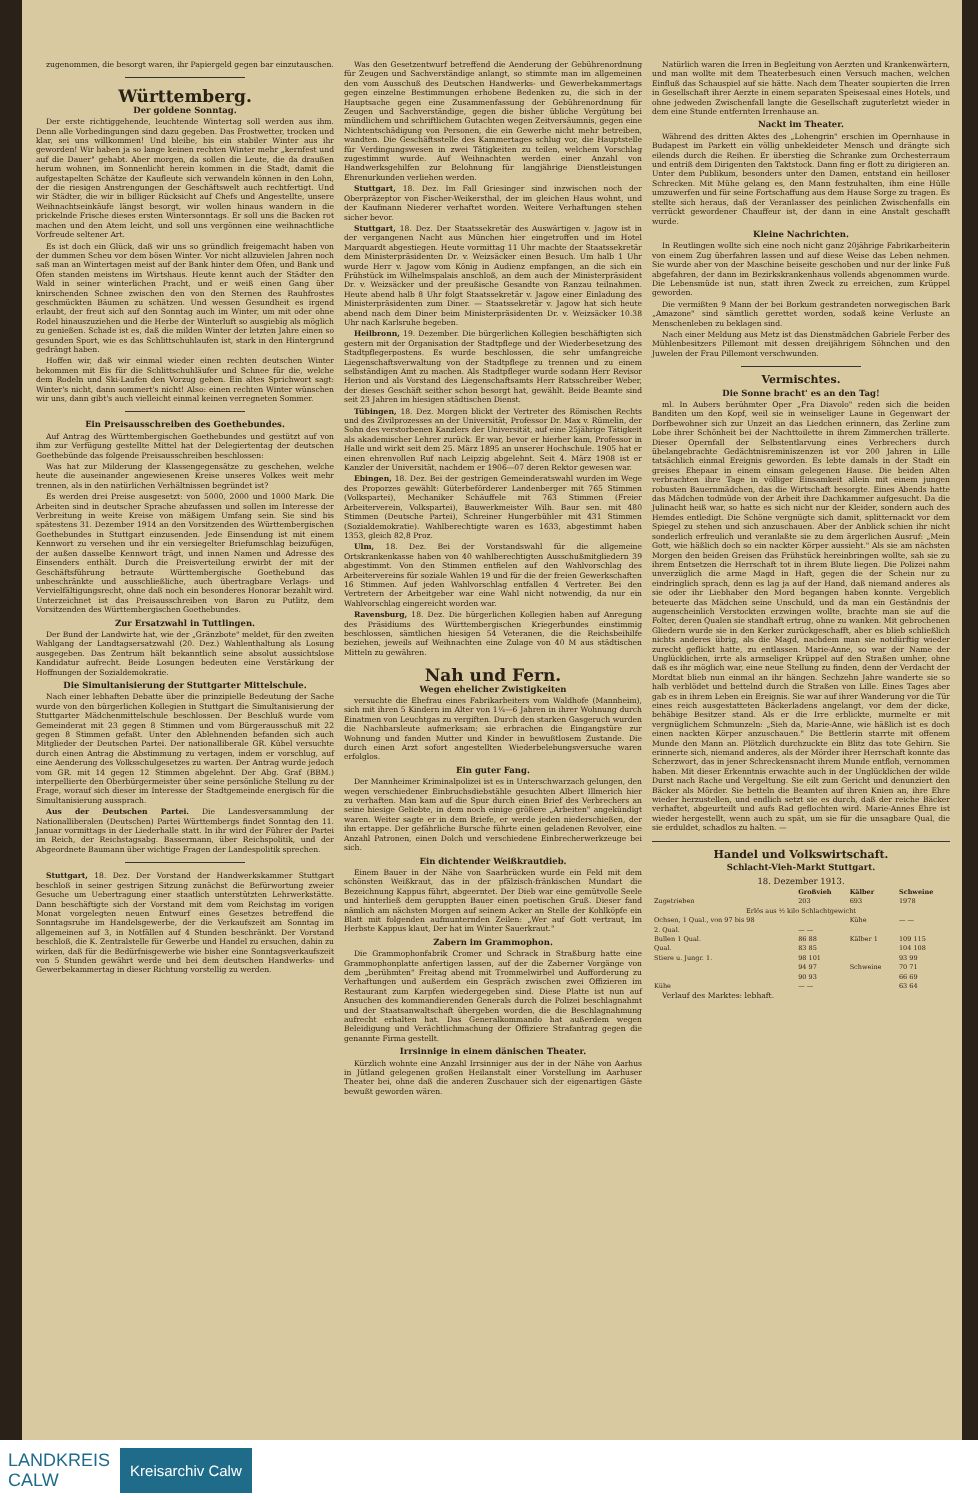zugenommen, die besorgt waren, ihr Papiergeld gegen bar einzutauschen.
Württemberg.
Der goldene Sonntag.
Der erste richtiggehende, leuchtende Wintertag soll werden aus ihm. Denn alle Vorbedingungen sind dazu gegeben. Das Frostwetter, trocken und klar, sei uns willkommen! Und bleibe, bis ein stabiler Winter aus ihr geworden! Wir haben ja so lange keinen rechten Winter mehr „kernfest und auf die Dauer" gehabt. Aber morgen, da sollen die Leute, die da draußen herum wohnen, im Sonnenlicht herein kommen in die Stadt, damit die aufgestapelten Schätze der Kaufleute sich verwandeln können in den Lohn, der die riesigen Anstrengungen der Geschäftswelt auch rechtfertigt. Und wir Städter, die wir in billiger Rücksicht auf Chefs und Angestellte, unsere Weihnachtseinkäufe längst besorgt, wir wollen hinaus wandern in die prickelnde Frische dieses ersten Wintersonntags. Er soll uns die Backen rot machen und den Atem leicht, und soll uns vergönnen eine weihnachtliche Vorfreude seltener Art.
Es ist doch ein Glück, daß wir uns so gründlich freigemacht haben von der dummen Scheu vor dem bösen Winter. Vor nicht allzuvielen Jahren noch saß man an Wintertagen meist auf der Bank hinter dem Ofen, und Bank und Ofen standen meistens im Wirtshaus. Heute kennt auch der Städter den Wald in seiner winterlichen Pracht, und er weiß einen Gang über knirschenden Schnee zwischen den von den Sternen des Rauhfrostes geschmückten Bäumen zu schätzen. Und wessen Gesundheit es irgend erlaubt, der freut sich auf den Sonntag auch im Winter, um mit oder ohne Rodel hinauszuziehen und die Herbe der Winterluft so ausgiebig als möglich zu genießen. Schade ist es, daß die milden Winter der letzten Jahre einen so gesunden Sport, wie es das Schlittschuhlaufen ist, stark in den Hintergrund gedrängt haben.
Hoffen wir, daß wir einmal wieder einen rechten deutschen Winter bekommen mit Eis für die Schlittschuhläufer und Schnee für die, welche dem Rodeln und Ski-Laufen den Vorzug geben. Ein altes Sprichwort sagt: Winter's nicht, dann sommert's nicht! Also: einen rechten Winter wünschen wir uns, dann gibt's auch vielleicht einmal keinen verregneten Sommer.
Ein Preisausschreiben des Goethebundes.
Auf Antrag des Württembergischen Goethebundes und gestützt auf von ihm zur Verfügung gestellte Mittel hat der Delegiertentag der deutschen Goethebünde das folgende Preisausschreiben beschlossen:
Was hat zur Milderung der Klassengegensätze zu geschehen, welche heute die auseinander angewiesenen Kreise unseres Volkes weit mehr trennen, als in den natürlichen Verhältnissen begründet ist?
Es werden drei Preise ausgesetzt: von 5000, 2000 und 1000 Mark. Die Arbeiten sind in deutscher Sprache abzufassen und sollen im Interesse der Verbreitung in weite Kreise von mäßigem Umfang sein. Sie sind bis spätestens 31. Dezember 1914 an den Vorsitzenden des Württembergischen Goethebundes in Stuttgart einzusenden. Jede Einsendung ist mit einem Kennwort zu versehen und ihr ein versiegelter Briefumschlag beizufügen, der außen dasselbe Kennwort trägt, und innen Namen und Adresse des Einsenders enthält. Durch die Preisverteilung erwirbt der mit der Geschäftsführung betraute Württembergische Goethebund das unbeschränkte und ausschließliche, auch übertragbare Verlags- und Vervielfältigungsrecht, ohne daß noch ein besonderes Honorar bezahlt wird. Unterzeichnet ist das Preisausschreiben von Baron zu Putlitz, dem Vorsitzenden des Württembergischen Goethebundes.
Zur Ersatzwahl in Tuttlingen.
Der Bund der Landwirte hat, wie der „Gränzbote" meldet, für den zweiten Wahlgang der Landtagsersatzwahl (20. Dez.) Wahlenthaltung als Losung ausgegeben. Das Zentrum hält bekanntlich seine absolut aussichtslose Kandidatur aufrecht. Beide Losungen bedeuten eine Verstärkung der Hoffnungen der Sozialdemokratie.
Die Simultanisierung der Stuttgarter Mittelschule.
Nach einer lebhaften Debatte über die prinzipielle Bedeutung der Sache wurde von den bürgerlichen Kollegien in Stuttgart die Simultanisierung der Stuttgarter Mädchenmittelschule beschlossen. Der Beschluß wurde vom Gemeinderat mit 23 gegen 8 Stimmen und vom Bürgerausschuß mit 22 gegen 8 Stimmen gefaßt. Unter den Ablehnenden befanden sich auch Mitglieder der Deutschen Partei. Der nationalliberale GR. Kübel versuchte durch einen Antrag die Abstimmung zu vertagen, indem er vorschlug, auf eine Aenderung des Volksschulgesetzes zu warten. Der Antrag wurde jedoch vom GR. mit 14 gegen 12 Stimmen abgelehnt. Der Abg. Graf (BBM.) interpellierte den Oberbürgermeister über seine persönliche Stellung zu der Frage, worauf sich dieser im Interesse der Stadtgemeinde energisch für die Simultanisierung aussprach.
Aus der Deutschen Partei. Die Landesversammlung der Nationalliberalen (Deutschen) Partei Württembergs findet Sonntag den 11. Januar vormittags in der Liederhalle statt. In ihr wird der Führer der Partei im Reich, der Reichstagsabg. Bassermann, über Reichspolitik, und der Abgeordnete Baumann über wichtige Fragen der Landespolitik sprechen.
Stuttgart, 18. Dez. Der Vorstand der Handwerkskammer Stuttgart beschloß in seiner gestrigen Sitzung zunächst die Befürwortung zweier Gesuche um Uebertragung einer staatlich unterstützten Lehrwerkstätte. Dann beschäftigte sich der Vorstand mit dem vom Reichstag im vorigen Monat vorgelegten neuen Entwurf eines Gesetzes betreffend die Sonntagsruhe im Handelsgewerbe, der die Verkaufszeit am Sonntag im allgemeinen auf 3, in Notfällen auf 4 Stunden beschränkt. Der Vorstand beschloß, die K. Zentralstelle für Gewerbe und Handel zu ersuchen, dahin zu wirken, daß für die Bedürfnisgewerbe wie bisher eine Sonntagsverkaufszeit von 5 Stunden gewährt werde und bei dem deutschen Handwerks- und Gewerbekammertag in dieser Richtung vorstellig zu werden.
Was den Gesetzentwurf betreffend die Aenderung der Gebührenordnung für Zeugen und Sachverständige anlangt, so stimmte man im allgemeinen den vom Ausschuß des Deutschen Handwerks- und Gewerbekammertags gegen einzelne Bestimmungen erhobene Bedenken zu, die sich in der Hauptsache gegen eine Zusammenfassung der Gebührenordnung für Zeugen und Sachverständige, gegen die bisher übliche Vergütung bei mündlichem und schriftlichem Gutachten wegen Zeitversäumnis, gegen eine Nichtentschädigung von Personen, die ein Gewerbe nicht mehr betreiben, wandten. Die Geschäftsstelle des Kammertages schlug vor, die Hauptstelle für Verdingungswesen in zwei Tätigkeiten zu teilen, welchem Vorschlag zugestimmt wurde. Auf Weihnachten werden einer Anzahl von Handwerksgehilfen zur Belohnung für langjährige Dienstleistungen Ehrenurkunden verliehen werden.
Stuttgart, 18. Dez. Im Fall Griesinger sind inzwischen noch der Oberpräzeptor von Fischer-Weikersthal, der im gleichen Haus wohnt, und der Kaufmann Niederer verhaftet worden. Weitere Verhaftungen stehen sicher bevor.
Stuttgart, 18. Dez. Der Staatssekretär des Auswärtigen v. Jagow ist in der vergangenen Nacht aus München hier eingetroffen und im Hotel Marquardt abgestiegen. Heute vormittag 11 Uhr machte der Staatssekretär dem Ministerpräsidenten Dr. v. Weizsäcker einen Besuch. Um halb 1 Uhr wurde Herr v. Jagow vom König in Audienz empfangen, an die sich ein Frühstück im Wilhelmspalais anschloß, an dem auch der Ministerpräsident Dr. v. Weizsäcker und der preußische Gesandte von Ranzau teilnahmen. Heute abend halb 8 Uhr folgt Staatssekretär v. Jagow einer Einladung des Ministerpräsidenten zum Diner. — Staatssekretär v. Jagow hat sich heute abend nach dem Diner beim Ministerpräsidenten Dr. v. Weizsäcker 10.38 Uhr nach Karlsruhe begeben.
Heilbronn, 19. Dezember. Die bürgerlichen Kollegien beschäftigten sich gestern mit der Organisation der Stadtpflege und der Wiederbesetzung des Stadtpflegerpostens. Es wurde beschlossen, die sehr umfangreiche Liegenschaftsverwaltung von der Stadtpflege zu trennen und zu einem selbständigen Amt zu machen. Als Stadtpfleger wurde sodann Herr Revisor Herion und als Vorstand des Liegenschaftsamts Herr Ratsschreiber Weber, der dieses Geschäft seither schon besorgt hat, gewählt. Beide Beamte sind seit 23 Jahren im hiesigen städtischen Dienst.
Tübingen, 18. Dez. Morgen blickt der Vertreter des Römischen Rechts und des Zivilprozesses an der Universität, Professor Dr. Max v. Rümelin, der Sohn des verstorbenen Kanzlers der Universität, auf eine 25jährige Tätigkeit als akademischer Lehrer zurück. Er war, bevor er hierher kam, Professor in Halle und wirkt seit dem 25. März 1895 an unserer Hochschule. 1905 hat er einen ehrenvollen Ruf nach Leipzig abgelehnt. Seit 4. März 1908 ist er Kanzler der Universität, nachdem er 1906—07 deren Rektor gewesen war.
Ebingen, 18. Dez. Bei der gestrigen Gemeinderatswahl wurden im Wege des Proporzes gewählt: Güterbeförderer Landenberger mit 765 Stimmen (Volkspartei), Mechaniker Schäuffele mit 763 Stimmen (Freier Arbeiterverein, Volkspartei), Bauwerkmeister Wilh. Baur sen. mit 480 Stimmen (Deutsche Partei), Schreiner Hungerbühler mit 431 Stimmen (Sozialdemokratie). Wahlberechtigte waren es 1633, abgestimmt haben 1353, gleich 82,8 Proz.
Ulm, 18. Dez. Bei der Vorstandswahl für die allgemeine Ortskrankenkasse haben von 40 wahlberechtigten Ausschußmitgliedern 39 abgestimmt. Von den Stimmen entfielen auf den Wahlvorschlag des Arbeitervereins für soziale Wahlen 19 und für die der freien Gewerkschaften 16 Stimmen. Auf jeden Wahlvorschlag entfallen 4 Vertreter. Bei den Vertretern der Arbeitgeber war eine Wahl nicht notwendig, da nur ein Wahlvorschlag eingereicht worden war.
Ravensburg, 18. Dez. Die bürgerlichen Kollegien haben auf Anregung des Präsidiums des Württembergischen Kriegerbundes einstimmig beschlossen, sämtlichen hiesigen 54 Veteranen, die die Reichsbeihilfe beziehen, jeweils auf Weihnachten eine Zulage von 40 M aus städtischen Mitteln zu gewähren.
Nah und Fern.
Wegen ehelicher Zwistigkeiten
versuchte die Ehefrau eines Fabrikarbeiters vom Waldhofe (Mannheim), sich mit ihren 5 Kindern im Alter von 1¼—6 Jahren in ihrer Wohnung durch Einatmen von Leuchtgas zu vergiften. Durch den starken Gasgeruch wurden die Nachbarsleute aufmerksam; sie erbrachen die Eingangstüre zur Wohnung und fanden Mutter und Kinder in bewußtlosem Zustande. Die durch einen Arzt sofort angestellten Wiederbelebungsversuche waren erfolglos.
Ein guter Fang.
Der Mannheimer Kriminalpolizei ist es in Unterschwarzach gelungen, den wegen verschiedener Einbruchsdiebstähle gesuchten Albert Illmerich hier zu verhaften. Man kam auf die Spur durch einen Brief des Verbrechers an seine hiesige Geliebte, in dem noch einige größere „Arbeiten" angekündigt waren. Weiter sagte er in dem Briefe, er werde jeden niederschießen, der ihn ertappe. Der gefährliche Bursche führte einen geladenen Revolver, eine Anzahl Patronen, einen Dolch und verschiedene Einbrecherwerkzeuge bei sich.
Ein dichtender Weißkrautdieb.
Einem Bauer in der Nähe von Saarbrücken wurde ein Feld mit dem schönsten Weißkraut, das in der pfälzisch-fränkischen Mundart die Bezeichnung Kappus führt, abgeerntet. Der Dieb war eine gemütvolle Seele und hinterließ dem geruppten Bauer einen poetischen Gruß. Dieser fand nämlich am nächsten Morgen auf seinem Acker an Stelle der Kohlköpfe ein Blatt mit folgenden aufmunternden Zeilen: „Wer auf Gott vertraut, Im Herbste Kappus klaut, Der hat im Winter Sauerkraut."
Zabern im Grammophon.
Die Grammophonfabrik Cromer und Schrack in Straßburg hatte eine Grammophonplatte anfertigen lassen, auf der die Zaberner Vorgänge von dem „berühmten" Freitag abend mit Trommelwirbel und Aufforderung zu Verhaftungen und außerdem ein Gespräch zwischen zwei Offizieren im Restaurant zum Karpfen wiedergegeben sind. Diese Platte ist nun auf Ansuchen des kommandierenden Generals durch die Polizei beschlagnahmt und der Staatsanwaltschaft übergeben worden, die die Beschlagnahmung aufrecht erhalten hat. Das Generalkommando hat außerdem wegen Beleidigung und Verächtlichmachung der Offiziere Strafantrag gegen die genannte Firma gestellt.
Irrsinnige in einem dänischen Theater.
Kürzlich wohnte eine Anzahl Irrsinniger aus der in der Nähe von Aarhus in Jütland gelegenen großen Heilanstalt einer Vorstellung im Aarhuser Theater bei, ohne daß die anderen Zuschauer sich der eigenartigen Gäste bewußt geworden wären.
Natürlich waren die Irren in Begleitung von Aerzten und Krankenwärtern, und man wollte mit dem Theaterbesuch einen Versuch machen, welchen Einfluß das Schauspiel auf sie hätte. Nach dem Theater soupierten die Irren in Gesellschaft ihrer Aerzte in einem separaten Speisesaal eines Hotels, und ohne jedweden Zwischenfall langte die Gesellschaft zuguterletzt wieder in dem eine Stunde entfernten Irrenhause an.
Nackt im Theater.
Während des dritten Aktes des „Lohengrin" erschien im Opernhause in Budapest im Parkett ein völlig unbekleideter Mensch und drängte sich eilends durch die Reihen. Er überstieg die Schranke zum Orchesterraum und entriß dem Dirigenten den Taktstock. Dann fing er flott zu dirigieren an. Unter dem Publikum, besonders unter den Damen, entstand ein heilloser Schrecken. Mit Mühe gelang es, den Mann festzuhalten, ihm eine Hülle umzuwerfen und für seine Fortschaffung aus dem Hause Sorge zu tragen. Es stellte sich heraus, daß der Veranlasser des peinlichen Zwischenfalls ein verrückt gewordener Chauffeur ist, der dann in eine Anstalt geschafft wurde.
Kleine Nachrichten.
In Reutlingen wollte sich eine noch nicht ganz 20jährige Fabrikarbeiterin von einem Zug überfahren lassen und auf diese Weise das Leben nehmen. Sie wurde aber von der Maschine beiseite geschoben und nur der linke Fuß abgefahren, der dann im Bezirkskrankenhaus vollends abgenommen wurde. Die Lebensmüde ist nun, statt ihren Zweck zu erreichen, zum Krüppel geworden.
Die vermißten 9 Mann der bei Borkum gestrandeten norwegischen Bark „Amazone" sind sämtlich gerettet worden, sodaß keine Verluste an Menschenleben zu beklagen sind.
Nach einer Meldung aus Metz ist das Dienstmädchen Gabriele Ferber des Mühlenbesitzers Pillemont mit dessen dreijährigem Söhnchen und den Juwelen der Frau Pillemont verschwunden.
Vermischtes.
Die Sonne bracht' es an den Tag!
ml. In Aubers berühmter Oper „Fra Diavolo" reden sich die beiden Banditen um den Kopf, weil sie in weinseliger Laune in Gegenwart der Dorfbewohner sich zur Unzeit an das Liedchen erinnern, das Zerline zum Lobe ihrer Schönheit bei der Nachttoilette in ihrem Zimmerchen trällerte. Dieser Opernfall der Selbstentlarvung eines Verbrechers durch übelangebrachte Gedächtnisreminiszenzen ist vor 200 Jahren in Lille tatsächlich einmal Ereignis geworden. Es lebte damals in der Stadt ein greises Ehepaar in einem einsam gelegenen Hause. Die beiden Alten verbrachten ihre Tage in völliger Einsamkeit allein mit einem jungen robusten Bauernmädchen, das die Wirtschaft besorgte. Eines Abends hatte das Mädchen todmüde von der Arbeit ihre Dachkammer aufgesucht. Da die Julinacht heiß war, so hatte es sich nicht nur der Kleider, sondern auch des Hemdes entledigt. Die Schöne vergnügte sich damit, splitternackt vor dem Spiegel zu stehen und sich anzuschauen. Aber der Anblick schien ihr nicht sonderlich erfreulich und veranlaßte sie zu dem ärgerlichen Ausruf: „Mein Gott, wie häßlich doch so ein nackter Körper aussieht." Als sie am nächsten Morgen den beiden Greisen das Frühstück hereinbringen wollte, sah sie zu ihrem Entsetzen die Herrschaft tot in ihrem Blute liegen. Die Polizei nahm unverzüglich die arme Magd in Haft, gegen die der Schein nur zu eindringlich sprach, denn es lag ja auf der Hand, daß niemand anderes als sie oder ihr Liebhaber den Mord begangen haben konnte. Vergeblich beteuerte das Mädchen seine Unschuld, und da man ein Geständnis der augenscheinlich Verstockten erzwingen wollte, brachte man sie auf die Folter, deren Qualen sie standhaft ertrug, ohne zu wanken. Mit gebrochenen Gliedern wurde sie in den Kerker zurückgeschafft, aber es blieb schließlich nichts anderes übrig, als die Magd, nachdem man sie notdürftig wieder zurecht geflickt hatte, zu entlassen. Marie-Anne, so war der Name der Unglücklichen, irrte als armseliger Krüppel auf den Straßen umher, ohne daß es ihr möglich war, eine neue Stellung zu finden, denn der Verdacht der Mordtat blieb nun einmal an ihr hängen. Sechzehn Jahre wanderte sie so halb verblödet und bettelnd durch die Straßen von Lille. Eines Tages aber gab es in ihrem Leben ein Ereignis. Sie war auf ihrer Wanderung vor die Tür eines reich ausgestatteten Bäckerladens angelangt, vor dem der dicke, behäbige Besitzer stand. Als er die Irre erblickte, murmelte er mit vergnüglichem Schmunzeln: „Sieh da, Marie-Anne, wie häßlich ist es doch einen nackten Körper anzuschauen." Die Bettlerin starrte mit offenem Munde den Mann an. Plötzlich durchzuckte ein Blitz das tote Gehirn. Sie erinnerte sich, niemand anderes, als der Mörder ihrer Herrschaft konnte das Scherzwort, das in jener Schreckensnacht ihrem Munde entfloh, vernommen haben. Mit dieser Erkenntnis erwachte auch in der Unglücklichen der wilde Durst nach Rache und Vergeltung. Sie eilt zum Gericht und denunziert den Bäcker als Mörder. Sie betteln die Beamten auf ihren Knien an, ihre Ehre wieder herzustellen, und endlich setzt sie es durch, daß der reiche Bäcker verhaftet, abgeurteilt und aufs Rad geflochten wird. Marie-Annes Ehre ist wieder hergestellt, wenn auch zu spät, um sie für die unsagbare Qual, die sie erduldet, schadlos zu halten. —
Handel und Volkswirtschaft.
Schlacht-Vieh-Markt Stuttgart.
18. Dezember 1913.
| | Großvieh | Kälber | Schweine |
| --- | --- | --- | --- |
| Zugetrieben | 203 | 693 | 1978 |
| Erlös aus ½ kilo Schlachtgewicht | | | |
| Ochsen, 1 Qual., von 97 bis 98 | | Kühe | — — |
| 2. Qual. | — — | | |
| Bullen 1 Qual. | 86 88 | Kälber 1 | 109 115 |
| Qual. | 83 85 | | 104 108 |
| Stiere u. Jungr. 1. | 98 101 | | 93 99 |
| | 94 97 | Schweine | 70 71 |
| | 90 93 | | 66 69 |
| Kühe | — — | | 63 64 |
Verlauf des Marktes: lebhaft.
LANDKREIS
CALW
Kreisarchiv Calw